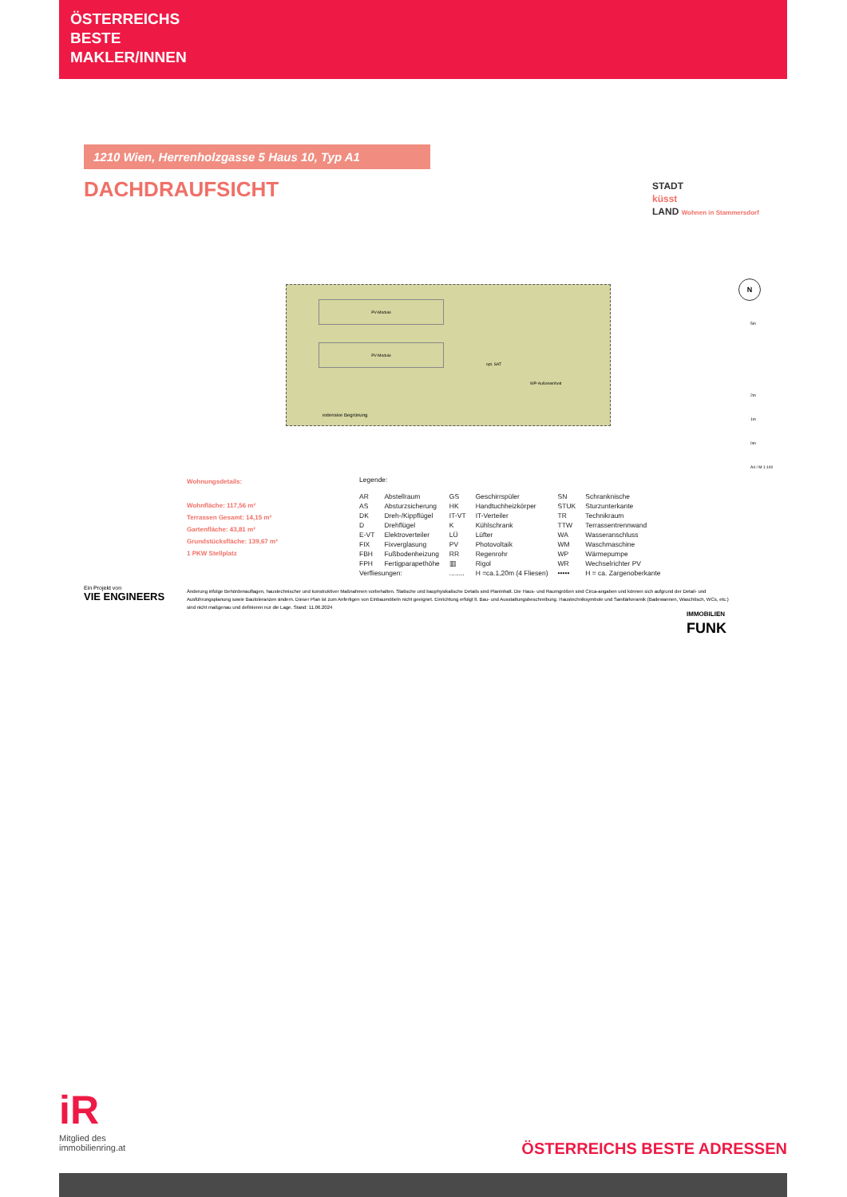ÖSTERREICHS
BESTE
MAKLER/INNEN
1210 Wien, Herrenholzgasse 5 Haus 10, Typ A1
DACHDRAUFSICHT
STADT
küsst
LAND Wohnen in Stammersdorf
PV-Module
PV-Module
opt. SAT
WP-Außeneinheit
extensive Begrünung
N
5m
2m
1m
0m
A4 / M 1:100
Wohnungsdetails:
Wohnfläche: 117,56 m²
Terrassen Gesamt: 14,15 m²
Gartenfläche: 43,81 m²
Grundstücksfläche: 139,67 m²
1 PKW Stellplatz
Legende:
| AR | Abstellraum | GS | Geschirrspüler | SN | Schranknische |
| AS | Absturzsicherung | HK | Handtuchheizkörper | STUK | Sturzunterkante |
| DK | Dreh-/Kippflügel | IT-VT | IT-Verteiler | TR | Technikraum |
| D | Drehflügel | K | Kühlschrank | TTW | Terrassentrennwand |
| E-VT | Elektroverteiler | LÜ | Lüfter | WA | Wasseranschluss |
| FIX | Fixverglasung | PV | Photovoltaik | WM | Waschmaschine |
| FBH | Fußbodenheizung | RR | Regenrohr | WP | Wärmepumpe |
| FPH | Fertigparapethöhe | ▥ | Rigol | WR | Wechselrichter PV |
| Verfliesungen: | | ........ | H =ca.1,20m (4 Fliesen) | ••••• | H = ca. Zargenoberkante |
Ein Projekt von
VIE ENGINEERS
Änderung infolge Behördenauflagen, haustechnischer und konstruktiver Maßnahmen vorbehalten. Statische und bauphysikalische Details sind Planinhalt. Die Haus- und Raumgrößen sind Circa-angaben und können sich aufgrund der Detail- und Ausführungsplanung sowie Bautoleranzen ändern. Dieser Plan ist zum Anfertigen von Einbaumöbeln nicht geeignet. Einrichtung erfolgt lt. Bau- und Ausstattungsbeschreibung. Haustechniksymbole und Sanitärkeramik (Badewannen, Waschtisch, WCs, etc.) sind nicht maßgenau und definieren nur die Lage. Stand: 11.06.2024
IMMOBILIEN
FUNK
iR
Mitglied des
immobilienring.at
ÖSTERREICHS BESTE ADRESSEN